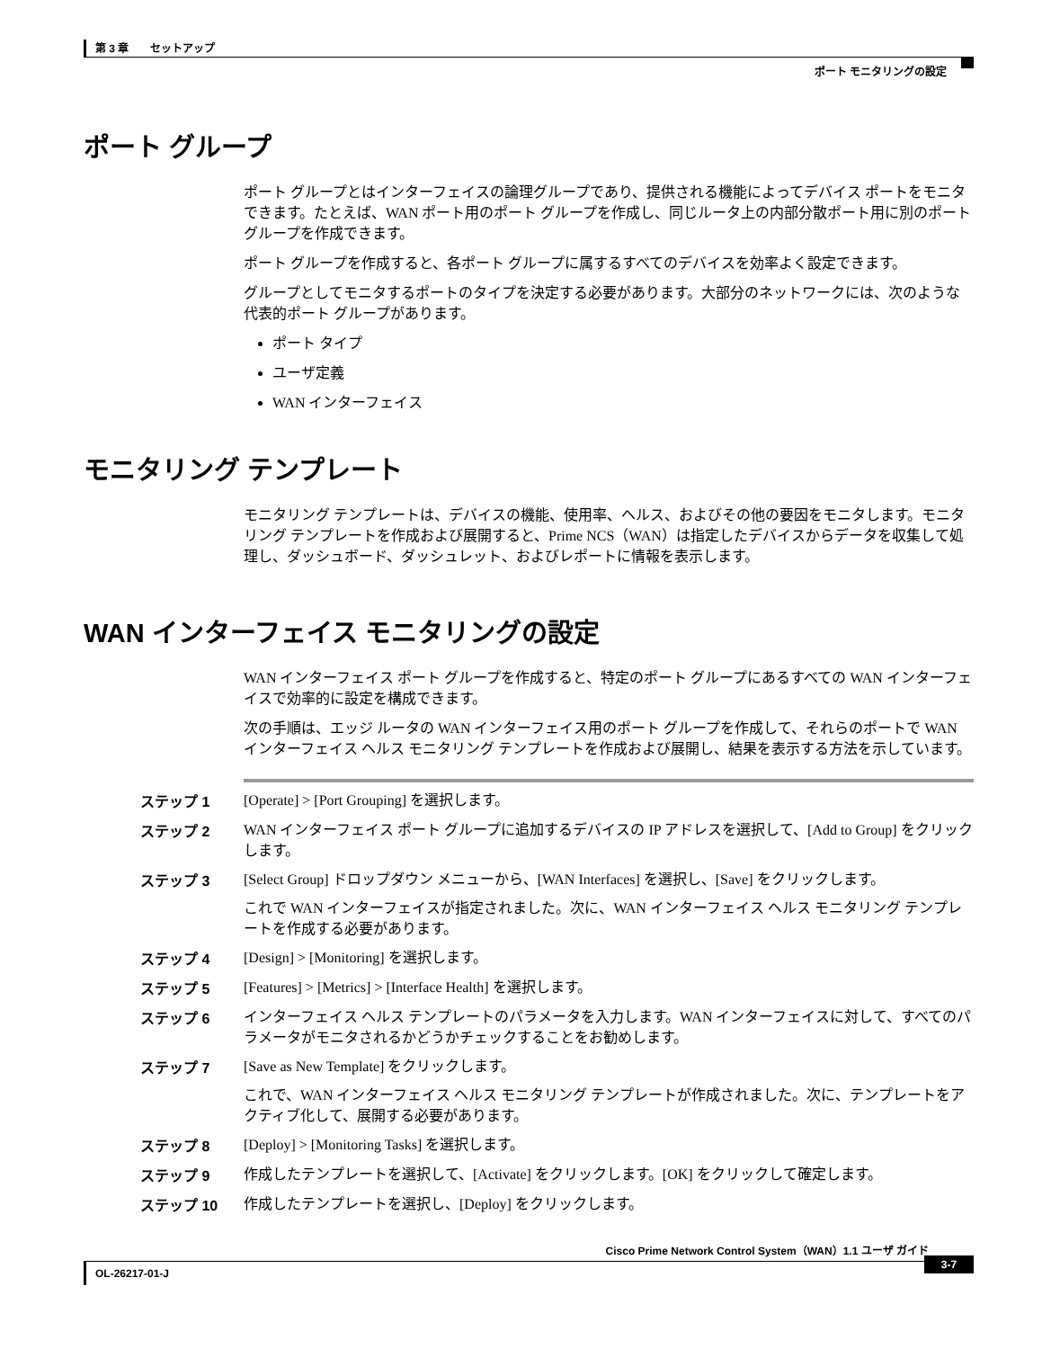第 3 章　　セットアップ
ポート モニタリングの設定
ポート グループ
ポート グループとはインターフェイスの論理グループであり、提供される機能によってデバイス ポートをモニタできます。たとえば、WAN ポート用のポート グループを作成し、同じルータ上の内部分散ポート用に別のポート グループを作成できます。
ポート グループを作成すると、各ポート グループに属するすべてのデバイスを効率よく設定できます。
グループとしてモニタするポートのタイプを決定する必要があります。大部分のネットワークには、次のような代表的ポート グループがあります。
ポート タイプ
ユーザ定義
WAN インターフェイス
モニタリング テンプレート
モニタリング テンプレートは、デバイスの機能、使用率、ヘルス、およびその他の要因をモニタします。モニタリング テンプレートを作成および展開すると、Prime NCS（WAN）は指定したデバイスからデータを収集して処理し、ダッシュボード、ダッシュレット、およびレポートに情報を表示します。
WAN インターフェイス モニタリングの設定
WAN インターフェイス ポート グループを作成すると、特定のポート グループにあるすべての WAN インターフェイスで効率的に設定を構成できます。
次の手順は、エッジ ルータの WAN インターフェイス用のポート グループを作成して、それらのポートで WAN インターフェイス ヘルス モニタリング テンプレートを作成および展開し、結果を表示する方法を示しています。
| ステップ 1 | [Operate] > [Port Grouping] を選択します。 |
| ステップ 2 | WAN インターフェイス ポート グループに追加するデバイスの IP アドレスを選択して、[Add to Group] をクリックします。 |
| ステップ 3 | [Select Group] ドロップダウン メニューから、[WAN Interfaces] を選択し、[Save] をクリックします。 これで WAN インターフェイスが指定されました。次に、WAN インターフェイス ヘルス モニタリング テンプレートを作成する必要があります。 |
| ステップ 4 | [Design] > [Monitoring] を選択します。 |
| ステップ 5 | [Features] > [Metrics] > [Interface Health] を選択します。 |
| ステップ 6 | インターフェイス ヘルス テンプレートのパラメータを入力します。WAN インターフェイスに対して、すべてのパラメータがモニタされるかどうかチェックすることをお勧めします。 |
| ステップ 7 | [Save as New Template] をクリックします。 これで、WAN インターフェイス ヘルス モニタリング テンプレートが作成されました。次に、テンプレートをアクティブ化して、展開する必要があります。 |
| ステップ 8 | [Deploy] > [Monitoring Tasks] を選択します。 |
| ステップ 9 | 作成したテンプレートを選択して、[Activate] をクリックします。[OK] をクリックして確定します。 |
| ステップ 10 | 作成したテンプレートを選択し、[Deploy] をクリックします。 |
Cisco Prime Network Control System（WAN）1.1 ユーザ ガイド
OL-26217-01-J
3-7